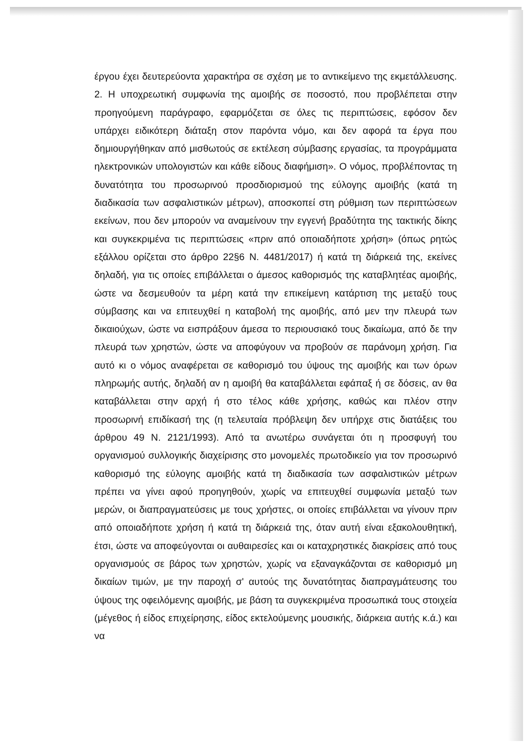έργου έχει δευτερεύοντα χαρακτήρα σε σχέση με το αντικείμενο της εκμετάλλευσης. 2. Η υποχρεωτική συμφωνία της αμοιβής σε ποσοστό, που προβλέπεται στην προηγούμενη παράγραφο, εφαρμόζεται σε όλες τις περιπτώσεις, εφόσον δεν υπάρχει ειδικότερη διάταξη στον παρόντα νόμο, και δεν αφορά τα έργα που δημιουργήθηκαν από μισθωτούς σε εκτέλεση σύμβασης εργασίας, τα προγράμματα ηλεκτρονικών υπολογιστών και κάθε είδους διαφήμιση». Ο νόμος, προβλέποντας τη δυνατότητα του προσωρινού προσδιορισμού της εύλογης αμοιβής (κατά τη διαδικασία των ασφαλιστικών μέτρων), αποσκοπεί στη ρύθμιση των περιπτώσεων εκείνων, που δεν μπορούν να αναμείνουν την εγγενή βραδύτητα της τακτικής δίκης και συγκεκριμένα τις περιπτώσεις «πριν από οποιαδήποτε χρήση» (όπως ρητώς εξάλλου ορίζεται στο άρθρο 22§6 Ν. 4481/2017) ή κατά τη διάρκειά της, εκείνες δηλαδή, για τις οποίες επιβάλλεται ο άμεσος καθορισμός της καταβλητέας αμοιβής, ώστε να δεσμευθούν τα μέρη κατά την επικείμενη κατάρτιση της μεταξύ τους σύμβασης και να επιτευχθεί η καταβολή της αμοιβής, από μεν την πλευρά των δικαιούχων, ώστε να εισπράξουν άμεσα το περιουσιακό τους δικαίωμα, από δε την πλευρά των χρηστών, ώστε να αποφύγουν να προβούν σε παράνομη χρήση. Για αυτό κι ο νόμος αναφέρεται σε καθορισμό του ύψους της αμοιβής και των όρων πληρωμής αυτής, δηλαδή αν η αμοιβή θα καταβάλλεται εφάπαξ ή σε δόσεις, αν θα καταβάλλεται στην αρχή ή στο τέλος κάθε χρήσης, καθώς και πλέον στην προσωρινή επιδίκασή της (η τελευταία πρόβλεψη δεν υπήρχε στις διατάξεις του άρθρου 49 Ν. 2121/1993). Από τα ανωτέρω συνάγεται ότι η προσφυγή του οργανισμού συλλογικής διαχείρισης στο μονομελές πρωτοδικείο για τον προσωρινό καθορισμό της εύλογης αμοιβής κατά τη διαδικασία των ασφαλιστικών μέτρων πρέπει να γίνει αφού προηγηθούν, χωρίς να επιτευχθεί συμφωνία μεταξύ των μερών, οι διαπραγματεύσεις με τους χρήστες, οι οποίες επιβάλλεται να γίνουν πριν από οποιαδήποτε χρήση ή κατά τη διάρκειά της, όταν αυτή είναι εξακολουθητική, έτσι, ώστε να αποφεύγονται οι αυθαιρεσίες και οι καταχρηστικές διακρίσεις από τους οργανισμούς σε βάρος των χρηστών, χωρίς να εξαναγκάζονται σε καθορισμό μη δικαίων τιμών, με την παροχή σ' αυτούς της δυνατότητας διαπραγμάτευσης του ύψους της οφειλόμενης αμοιβής, με βάση τα συγκεκριμένα προσωπικά τους στοιχεία (μέγεθος ή είδος επιχείρησης, είδος εκτελούμενης μουσικής, διάρκεια αυτής κ.ά.) και να